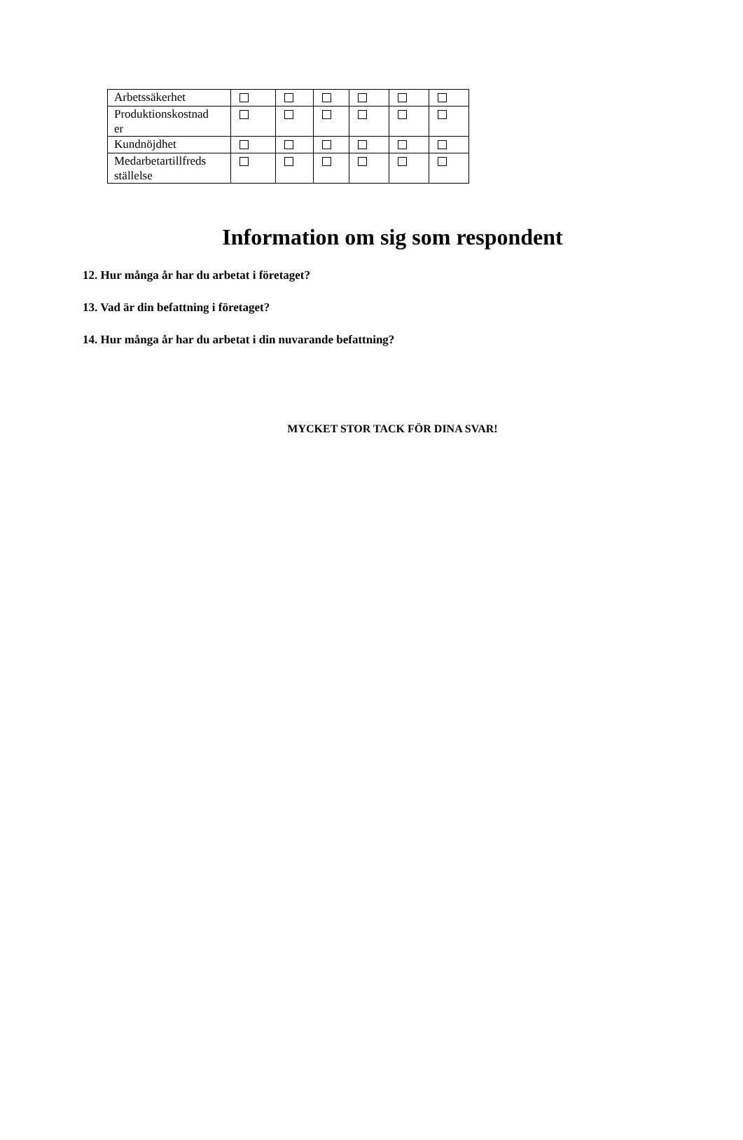| Arbetssäkerhet | | | | | | |
| Produktionskostnad er | | | | | | |
| Kundnöjdhet | | | | | | |
| Medarbetartillfreds ställelse | | | | | | |
Information om sig som respondent
12. Hur många år har du arbetat i företaget?
13. Vad är din befattning i företaget?
14. Hur många år har du arbetat i din nuvarande befattning?
MYCKET STOR TACK FÖR DINA SVAR!